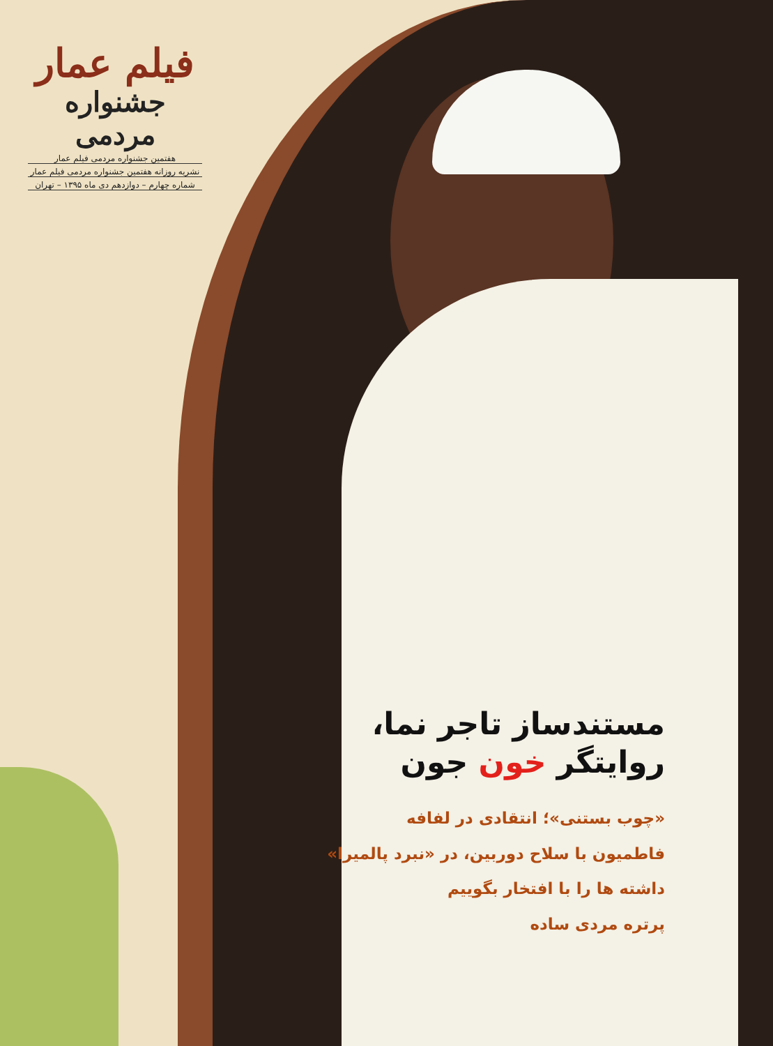فیلم عمار
جشنواره مردمی
هفتمین جشنواره مردمی فیلم عمار
نشریه روزانه هفتمین جشنواره مردمی فیلم عمار
شماره چهارم – دوازدهم دی ماه ۱۳۹۵ – تهران
مستندساز تاجر نما،
روایتگر خون جون
«چوب بستنی»؛ انتقادی در لفافه
فاطمیون با سلاح دوربین، در «نبرد پالمیرا»
داشته ها را با افتخار بگوییم
پرتره مردی ساده